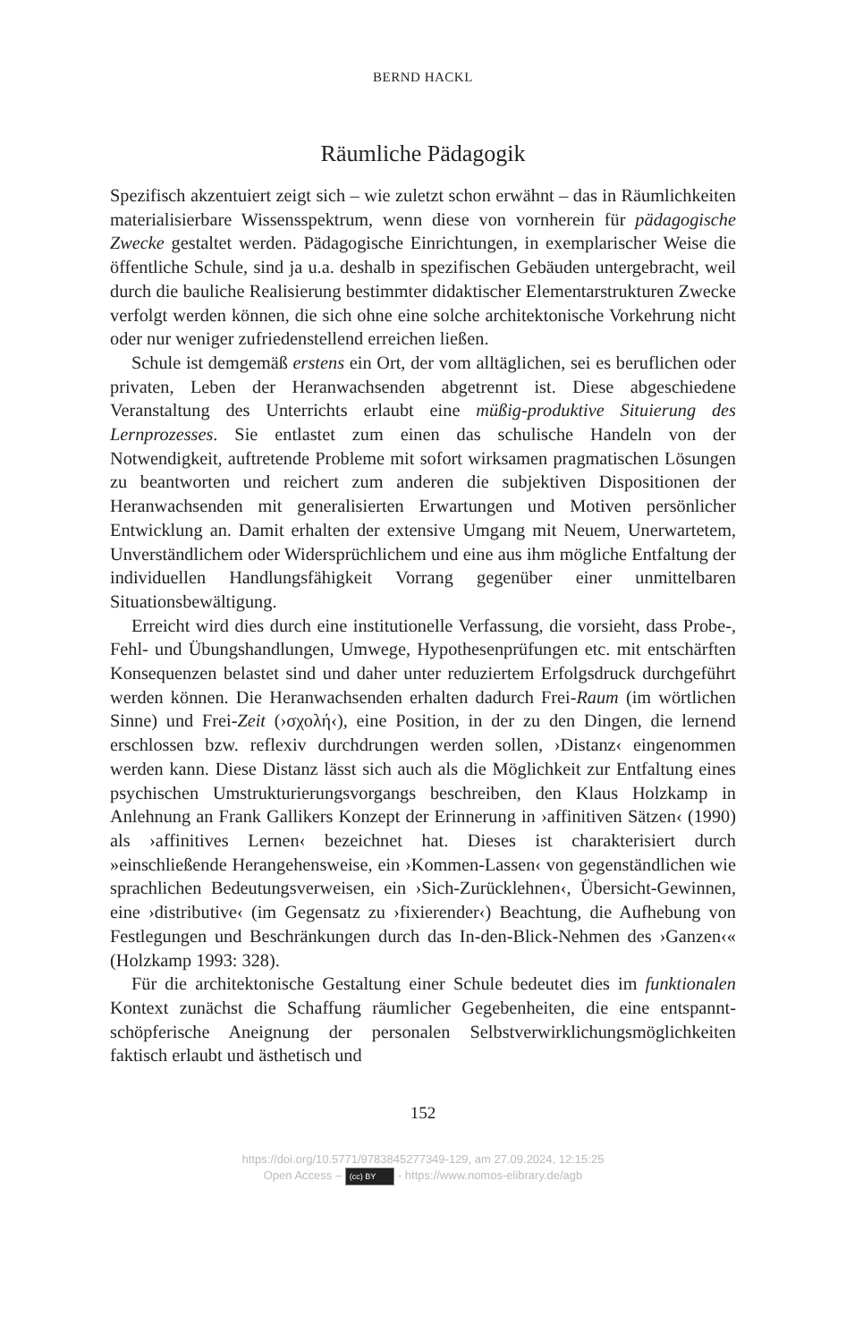BERND HACKL
Räumliche Pädagogik
Spezifisch akzentuiert zeigt sich – wie zuletzt schon erwähnt – das in Räumlichkeiten materialisierbare Wissensspektrum, wenn diese von vornherein für pädagogische Zwecke gestaltet werden. Pädagogische Einrichtungen, in exemplarischer Weise die öffentliche Schule, sind ja u.a. deshalb in spezifischen Gebäuden untergebracht, weil durch die bauliche Realisierung bestimmter didaktischer Elementarstrukturen Zwecke verfolgt werden können, die sich ohne eine solche architektonische Vorkehrung nicht oder nur weniger zufriedenstellend erreichen ließen.
Schule ist demgemäß erstens ein Ort, der vom alltäglichen, sei es beruflichen oder privaten, Leben der Heranwachsenden abgetrennt ist. Diese abgeschiedene Veranstaltung des Unterrichts erlaubt eine müßig-produktive Situierung des Lernprozesses. Sie entlastet zum einen das schulische Handeln von der Notwendigkeit, auftretende Probleme mit sofort wirksamen pragmatischen Lösungen zu beantworten und reichert zum anderen die subjektiven Dispositionen der Heranwachsenden mit generalisierten Erwartungen und Motiven persönlicher Entwicklung an. Damit erhalten der extensive Umgang mit Neuem, Unerwartetem, Unverständlichem oder Widersprüchlichem und eine aus ihm mögliche Entfaltung der individuellen Handlungsfähigkeit Vorrang gegenüber einer unmittelbaren Situationsbewältigung.
Erreicht wird dies durch eine institutionelle Verfassung, die vorsieht, dass Probe-, Fehl- und Übungshandlungen, Umwege, Hypothesenprüfungen etc. mit entschärften Konsequenzen belastet sind und daher unter reduziertem Erfolgsdruck durchgeführt werden können. Die Heranwachsenden erhalten dadurch Frei-Raum (im wörtlichen Sinne) und Frei-Zeit (›σχολή‹), eine Position, in der zu den Dingen, die lernend erschlossen bzw. reflexiv durchdrungen werden sollen, ›Distanz‹ eingenommen werden kann. Diese Distanz lässt sich auch als die Möglichkeit zur Entfaltung eines psychischen Umstrukturierungsvorgangs beschreiben, den Klaus Holzkamp in Anlehnung an Frank Gallikers Konzept der Erinnerung in ›affinitiven Sätzen‹ (1990) als ›affinitives Lernen‹ bezeichnet hat. Dieses ist charakterisiert durch »einschließende Herangehensweise, ein ›Kommen-Lassen‹ von gegenständlichen wie sprachlichen Bedeutungsverweisen, ein ›Sich-Zurücklehnen‹, Übersicht-Gewinnen, eine ›distributive‹ (im Gegensatz zu ›fixierender‹) Beachtung, die Aufhebung von Festlegungen und Beschränkungen durch das In-den-Blick-Nehmen des ›Ganzen‹« (Holzkamp 1993: 328).
Für die architektonische Gestaltung einer Schule bedeutet dies im funktionalen Kontext zunächst die Schaffung räumlicher Gegebenheiten, die eine entspannt-schöpferische Aneignung der personalen Selbstverwirklichungsmöglichkeiten faktisch erlaubt und ästhetisch und
152
https://doi.org/10.5771/9783845277349-129, am 27.09.2024, 12:15:25
Open Access – (cc) BY - https://www.nomos-elibrary.de/agb